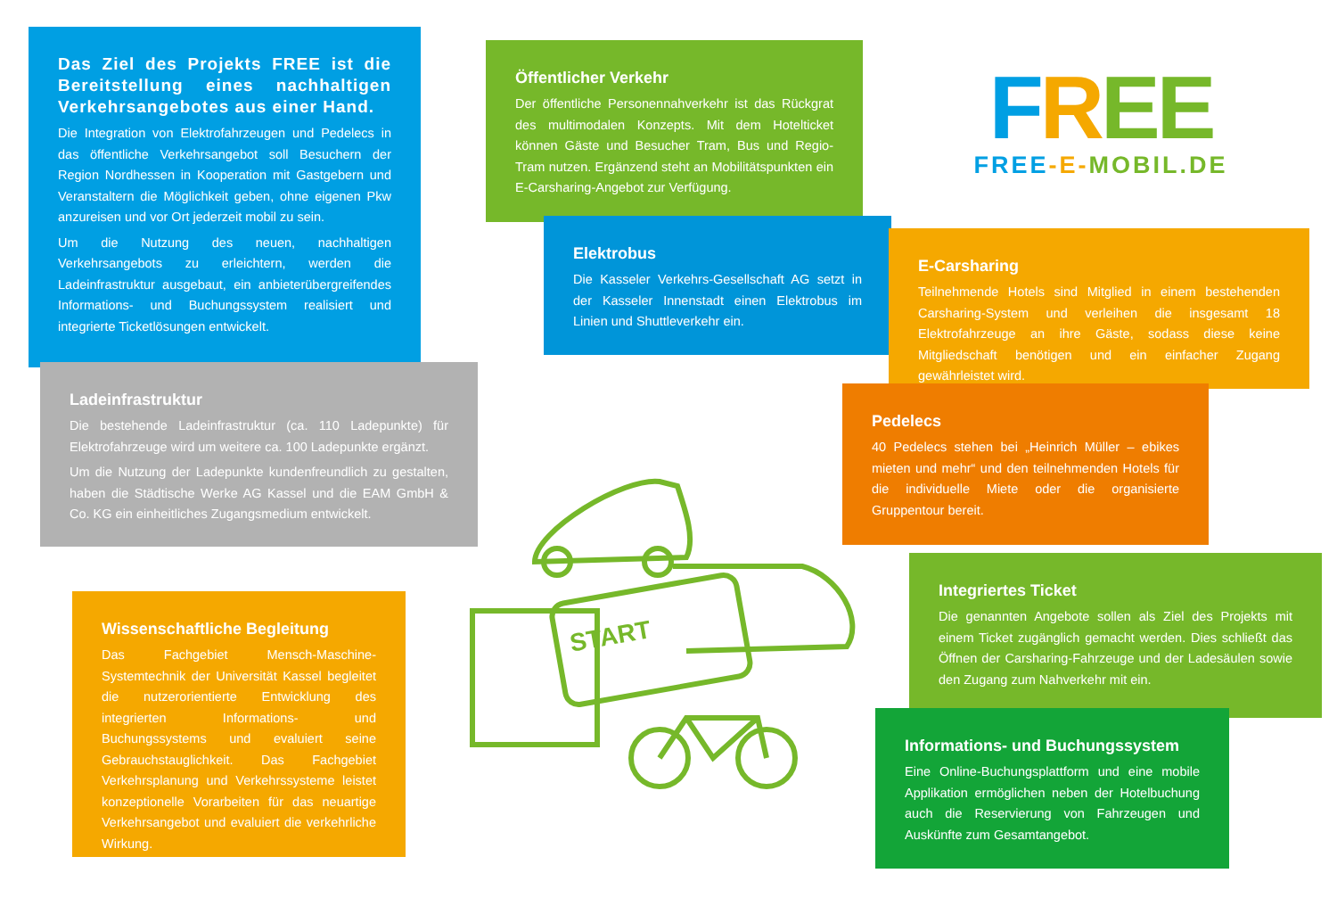Das Ziel des Projekts FREE ist die Bereitstellung eines nachhaltigen Verkehrsangebotes aus einer Hand.
Die Integration von Elektrofahrzeugen und Pedelecs in das öffentliche Verkehrsangebot soll Besuchern der Region Nordhessen in Kooperation mit Gastgebern und Veranstaltern die Möglichkeit geben, ohne eigenen Pkw anzureisen und vor Ort jederzeit mobil zu sein.
Um die Nutzung des neuen, nachhaltigen Verkehrsangebots zu erleichtern, werden die Ladeinfrastruktur ausgebaut, ein anbieterübergreifendes Informations- und Buchungssystem realisiert und integrierte Ticketlösungen entwickelt.
Öffentlicher Verkehr
Der öffentliche Personennahverkehr ist das Rückgrat des multimodalen Konzepts. Mit dem Hotelticket können Gäste und Besucher Tram, Bus und Regio-Tram nutzen. Ergänzend steht an Mobilitätspunkten ein E-Carsharing-Angebot zur Verfügung.
FREE
FREE-E-MOBIL.DE
Elektrobus
Die Kasseler Verkehrs-Gesellschaft AG setzt in der Kasseler Innenstadt einen Elektrobus im Linien und Shuttleverkehr ein.
E-Carsharing
Teilnehmende Hotels sind Mitglied in einem bestehenden Carsharing-System und verleihen die insgesamt 18 Elektrofahrzeuge an ihre Gäste, sodass diese keine Mitgliedschaft benötigen und ein einfacher Zugang gewährleistet wird.
Ladeinfrastruktur
Die bestehende Ladeinfrastruktur (ca. 110 Ladepunkte) für Elektrofahrzeuge wird um weitere ca. 100 Ladepunkte ergänzt.
Um die Nutzung der Ladepunkte kundenfreundlich zu gestalten, haben die Städtische Werke AG Kassel und die EAM GmbH & Co. KG ein einheitliches Zugangsmedium entwickelt.
Pedelecs
40 Pedelecs stehen bei „Heinrich Müller – ebikes mieten und mehr“ und den teilnehmenden Hotels für die individuelle Miete oder die organisierte Gruppentour bereit.
START
Integriertes Ticket
Die genannten Angebote sollen als Ziel des Projekts mit einem Ticket zugänglich gemacht werden. Dies schließt das Öffnen der Carsharing-Fahrzeuge und der Ladesäulen sowie den Zugang zum Nahverkehr mit ein.
Wissenschaftliche Begleitung
Das Fachgebiet Mensch-Maschine-Systemtechnik der Universität Kassel begleitet die nutzerorientierte Entwicklung des integrierten Informations- und Buchungssystems und evaluiert seine Gebrauchstauglichkeit. Das Fachgebiet Verkehrsplanung und Verkehrssysteme leistet konzeptionelle Vorarbeiten für das neuartige Verkehrsangebot und evaluiert die verkehrliche Wirkung.
Informations- und Buchungssystem
Eine Online-Buchungsplattform und eine mobile Applikation ermöglichen neben der Hotelbuchung auch die Reservierung von Fahrzeugen und Auskünfte zum Gesamtangebot.